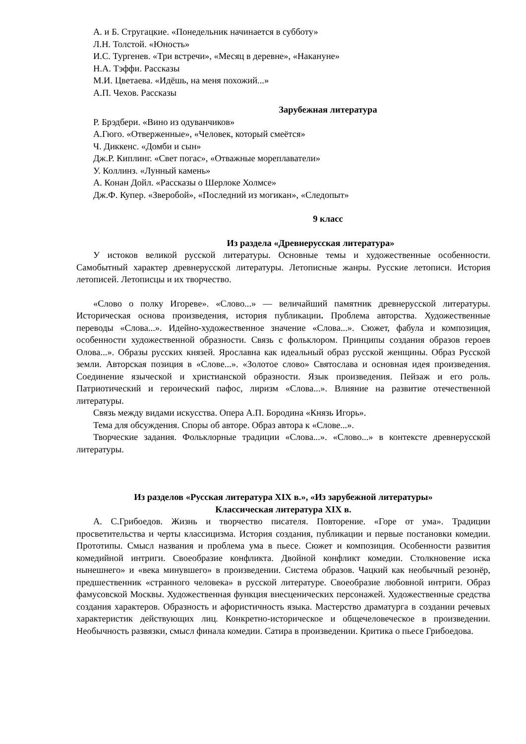А. и Б. Стругацкие. «Понедельник начинается в субботу»
Л.Н. Толстой. «Юность»
И.С. Тургенев. «Три встречи», «Месяц в деревне», «Накануне»
Н.А. Тэффи. Рассказы
М.И. Цветаева. «Идёшь, на меня похожий...»
А.П. Чехов. Рассказы
Зарубежная литература
Р. Брэдбери. «Вино из одуванчиков»
А.Гюго. «Отверженные», «Человек, который смеётся»
Ч. Диккенс. «Домби и сын»
Дж.Р. Киплинг. «Свет погас», «Отважные мореплаватели»
У. Коллинз. «Лунный камень»
А. Конан Дойл. «Рассказы о Шерлоке Холмсе»
Дж.Ф. Купер. «Зверобой», «Последний из могикан», «Следопыт»
9 класс
Из раздела «Древнерусская литература»
У истоков великой русской литературы. Основные темы и художественные особенности. Самобытный характер древнерусской литературы. Летописные жанры. Русские летописи. История летописей. Летописцы и их творчество.
«Слово о полку Игореве». «Слово...» — величайший памятник древнерусской литературы. Историческая основа произведения, история публикации. Проблема авторства. Художественные переводы «Слова...». Идейно-художественное значение «Слова...». Сюжет, фабула и композиция, особенности художественной образности. Связь с фольклором. Принципы создания образов героев Олова...». Образы русских князей. Ярославна как идеальный образ русской женщины. Образ Русской земли. Авторская позиция в «Слове...». «Золотое слово» Святослава и основная идея произведения. Соединение языческой и христианской образности. Язык произведения. Пейзаж и его роль. Патриотический и героический пафос, лиризм «Слова...». Влияние на развитие отечественной литературы.
Связь между видами искусства. Опера А.П. Бородина «Князь Игорь».
Тема для обсуждения. Споры об авторе. Образ автора к «Слове...».
Творческие задания. Фольклорные традиции «Слова...». «Слово...» в контексте древнерусской литературы.
Из разделов «Русская литература XIX в.», «Из зарубежной литературы»
Классическая литература XIX в.
А. С.Грибоедов. Жизнь и творчество писателя. Повторение. «Горе от ума». Традиции просветительства и черты классицизма. История создания, публикации и первые постановки комедии. Прототипы. Смысл названия и проблема ума в пьесе. Сюжет и композиция. Особенности развития комедийной интриги. Своеобразие конфликта. Двойной конфликт комедии. Столкновение иска нынешнего» и «века минувшего» в произведении. Система образов. Чацкий как необычный резонёр, предшественник «странного человека» в русской литературе. Своеобразие любовной интриги. Образ фамусовской Москвы. Художественная функция внесценических персонажей. Художественные средства создания характеров. Образность и афористичность языка. Мастерство драматурга в создании речевых характеристик действующих лиц. Конкретно-историческое и общечеловеческое в произведении. Необычность развязки, смысл финала комедии. Сатира в произведении. Критика о пьесе Грибоедова.